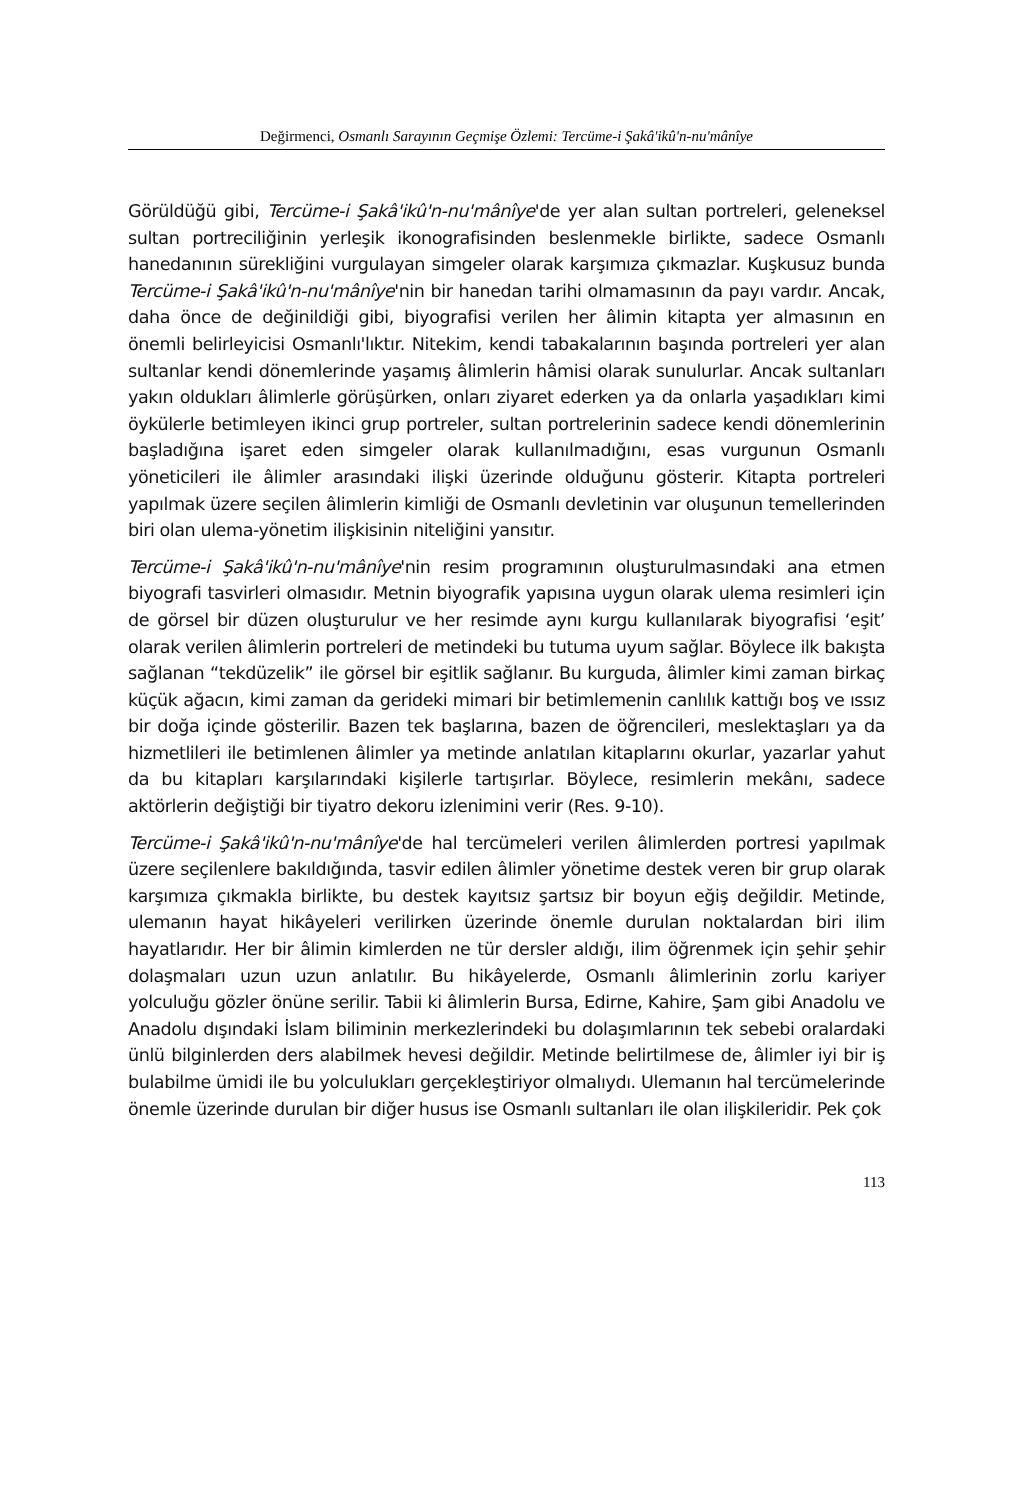Değirmenci, Osmanlı Sarayının Geçmişe Özlemi: Tercüme-i Şakâ'ikû'n-nu'mânîye
Görüldüğü gibi, Tercüme-i Şakâ'ikû'n-nu'mânîye'de yer alan sultan portreleri, geleneksel sultan portreciliğinin yerleşik ikonografisinden beslenmekle birlikte, sadece Osmanlı hanedanının sürekliğini vurgulayan simgeler olarak karşımıza çıkmazlar. Kuşkusuz bunda Tercüme-i Şakâ'ikû'n-nu'mânîye'nin bir hanedan tarihi olmamasının da payı vardır. Ancak, daha önce de değinildiği gibi, biyografisi verilen her âlimin kitapta yer almasının en önemli belirleyicisi Osmanlı'lıktır. Nitekim, kendi tabakalarının başında portreleri yer alan sultanlar kendi dönemlerinde yaşamış âlimlerin hâmisi olarak sunulurlar. Ancak sultanları yakın oldukları âlimlerle görüşürken, onları ziyaret ederken ya da onlarla yaşadıkları kimi öykülerle betimleyen ikinci grup portreler, sultan portrelerinin sadece kendi dönemlerinin başladığına işaret eden simgeler olarak kullanılmadığını, esas vurgunun Osmanlı yöneticileri ile âlimler arasındaki ilişki üzerinde olduğunu gösterir. Kitapta portreleri yapılmak üzere seçilen âlimlerin kimliği de Osmanlı devletinin var oluşunun temellerinden biri olan ulema-yönetim ilişkisinin niteliğini yansıtır.
Tercüme-i Şakâ'ikû'n-nu'mânîye'nin resim programının oluşturulmasındaki ana etmen biyografi tasvirleri olmasıdır. Metnin biyografik yapısına uygun olarak ulema resimleri için de görsel bir düzen oluşturulur ve her resimde aynı kurgu kullanılarak biyografisi ‘eşit’ olarak verilen âlimlerin portreleri de metindeki bu tutuma uyum sağlar. Böylece ilk bakışta sağlanan “tekdüzelik” ile görsel bir eşitlik sağlanır. Bu kurguda, âlimler kimi zaman birkaç küçük ağacın, kimi zaman da gerideki mimari bir betimlemenin canlılık kattığı boş ve ıssız bir doğa içinde gösterilir. Bazen tek başlarına, bazen de öğrencileri, meslektaşları ya da hizmetlileri ile betimlenen âlimler ya metinde anlatılan kitaplarını okurlar, yazarlar yahut da bu kitapları karşılarındaki kişilerle tartışırlar. Böylece, resimlerin mekânı, sadece aktörlerin değiştiği bir tiyatro dekoru izlenimini verir (Res. 9-10).
Tercüme-i Şakâ'ikû'n-nu'mânîye'de hal tercümeleri verilen âlimlerden portresi yapılmak üzere seçilenlere bakıldığında, tasvir edilen âlimler yönetime destek veren bir grup olarak karşımıza çıkmakla birlikte, bu destek kayıtsız şartsız bir boyun eğiş değildir. Metinde, ulemanın hayat hikâyeleri verilirken üzerinde önemle durulan noktalardan biri ilim hayatlarıdır. Her bir âlimin kimlerden ne tür dersler aldığı, ilim öğrenmek için şehir şehir dolaşmaları uzun uzun anlatılır. Bu hikâyelerde, Osmanlı âlimlerinin zorlu kariyer yolculuğu gözler önüne serilir. Tabii ki âlimlerin Bursa, Edirne, Kahire, Şam gibi Anadolu ve Anadolu dışındaki İslam biliminin merkezlerindeki bu dolaşımlarının tek sebebi oralardaki ünlü bilginlerden ders alabilmek hevesi değildir. Metinde belirtilmese de, âlimler iyi bir iş bulabilme ümidi ile bu yolculukları gerçekleştiriyor olmalıydı. Ulemanın hal tercümelerinde önemle üzerinde durulan bir diğer husus ise Osmanlı sultanları ile olan ilişkileridir. Pek çok
113